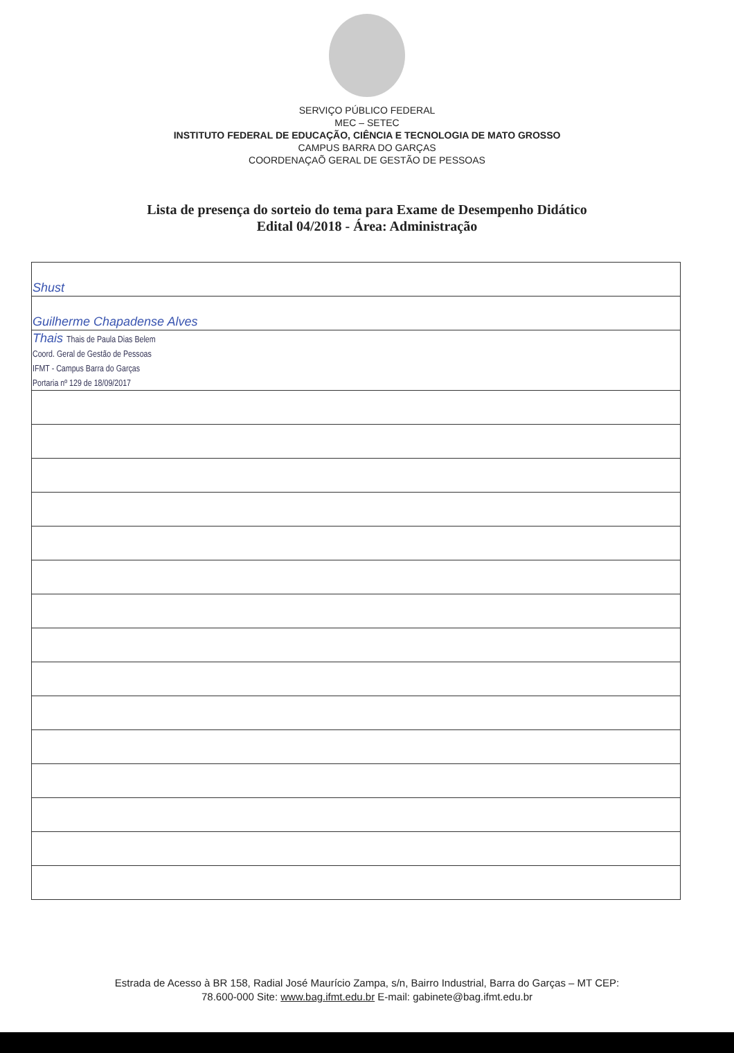SERVIÇO PÚBLICO FEDERAL
MEC – SETEC
INSTITUTO FEDERAL DE EDUCAÇÃO, CIÊNCIA E TECNOLOGIA DE MATO GROSSO
CAMPUS BARRA DO GARÇAS
COORDENAÇAÕ GERAL DE GESTÃO DE PESSOAS
Lista de presença do sorteio do tema para Exame de Desempenho Didático
Edital 04/2018 - Área: Administração
| Shust |
| Guilherme Chapadense Alves |
| Thais Thais de Paula Dias Belem Coord. Geral de Gestão de Pessoas IFMT - Campus Barra do Garças Portaria nº 129 de 18/09/2017 |
Estrada de Acesso à BR 158, Radial José Maurício Zampa, s/n, Bairro Industrial, Barra do Garças – MT CEP:
78.600-000 Site: www.bag.ifmt.edu.br E-mail: gabinete@bag.ifmt.edu.br